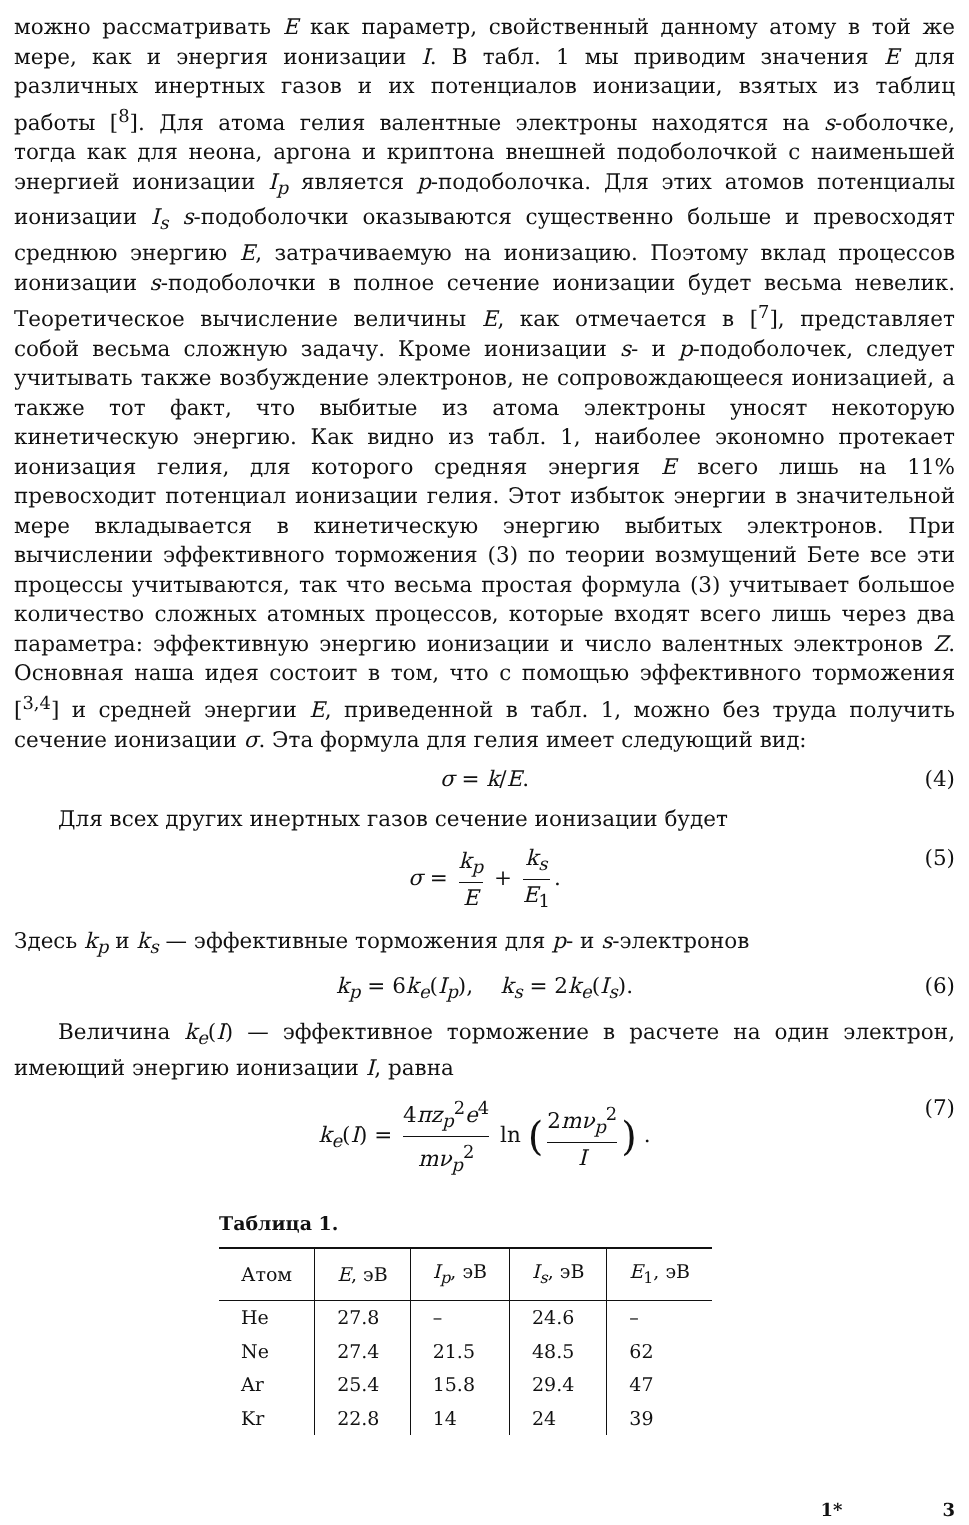можно рассматривать E как параметр, свойственный данному атому в той же мере, как и энергия ионизации I. В табл. 1 мы приводим значения E для различных инертных газов и их потенциалов ионизации, взятых из таблиц работы [<sup>8</sup>]. Для атома гелия валентные электроны находятся на s-оболочке, тогда как для неона, аргона и криптона внешней подоболочкой с наименьшей энергией ионизации I<sub>p</sub> является p-подоболочка. Для этих атомов потенциалы ионизации I<sub>s</sub> s-подоболочки оказываются существенно больше и превосходят среднюю энергию E, затрачиваемую на ионизацию. Поэтому вклад процессов ионизации s-подоболочки в полное сечение ионизации будет весьма невелик. Теоретическое вычисление величины E, как отмечается в [<sup>7</sup>], представляет собой весьма сложную задачу. Кроме ионизации s- и p-подоболочек, следует учитывать также возбуждение электронов, не сопровождающееся ионизацией, а также тот факт, что выбитые из атома электроны уносят некоторую кинетическую энергию. Как видно из табл. 1, наиболее экономно протекает ионизация гелия, для которого средняя энергия E всего лишь на 11% превосходит потенциал ионизации гелия. Этот избыток энергии в значительной мере вкладывается в кинетическую энергию выбитых электронов. При вычислении эффективного торможения (3) по теории возмущений Бете все эти процессы учитываются, так что весьма простая формула (3) учитывает большое количество сложных атомных процессов, которые входят всего лишь через два параметра: эффективную энергию ионизации и число валентных электронов Z. Основная наша идея состоит в том, что с помощью эффективного торможения [<sup>3,4</sup>] и средней энергии E, приведенной в табл. 1, можно без труда получить сечение ионизации σ. Эта формула для гелия имеет следующий вид:
σ = k/E. (4)
Для всех других инертных газов сечение ионизации будет
σ = k<sub>p</sub> E + k<sub>s</sub> E<sub>1</sub>. (5)
Здесь k<sub>p</sub> и k<sub>s</sub> — эффективные торможения для p- и s-электронов
k<sub>p</sub> = 6k<sub>e</sub>(I<sub>p</sub>), k<sub>s</sub> = 2k<sub>e</sub>(I<sub>s</sub>). (6)
Величина k<sub>e</sub>(I) — эффективное торможение в расчете на один электрон, имеющий энергию ионизации I, равна
k<sub>e</sub>(I) = 4πz<sub>p</sub><sup>2</sup>e<sup>4</sup> mν<sub>p</sub><sup>2</sup> ln (2mν<sub>p</sub><sup>2</sup> I) . (7)
Таблица 1.
| Атом | E , эВ | I<sub>p</sub> , эВ | I<sub>s</sub> , эВ | E<sub>1</sub>, эВ |
| --- | --- | --- | --- | --- |
| He | 27.8 | – | 24.6 | – |
| Ne | 27.4 | 21.5 | 48.5 | 62 |
| Ar | 25.4 | 15.8 | 29.4 | 47 |
| Kr | 22.8 | 14 | 24 | 39 |
1* 3